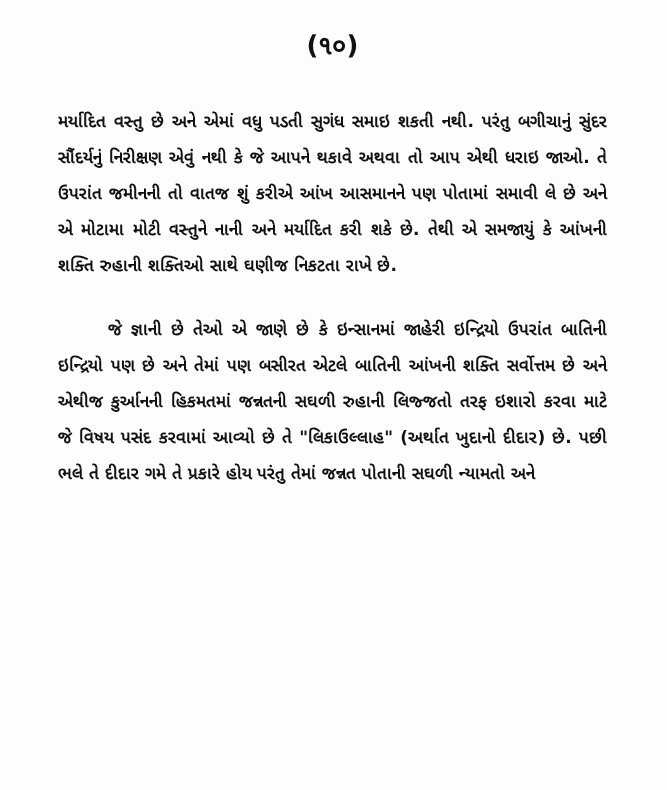(૧૦)
મર્યાદિત વસ્તુ છે અને એમાં વધુ પડતી સુગંધ સમાઇ શકતી નથી. પરંતુ બગીચાનું સુંદર સૌંદર્યનું નિરીક્ષણ એવું નથી કે જે આપને થકાવે અથવા તો આપ એથી ધરાઇ જાઓ. તે ઉપરાંત જમીનની તો વાતજ શું કરીએ આંખ આસમાનને પણ પોતામાં સમાવી લે છે અને એ મોટામા મોટી વસ્તુને નાની અને મર્યાદિત કરી શકે છે. તેથી એ સમજાયું કે આંખની શક્તિ રુહાની શક્તિઓ સાથે ઘણીજ નિકટતા રાખે છે.
જે જ્ઞાની છે તેઓ એ જાણે છે કે ઇન્સાનમાં જાહેરી ઇન્દ્રિયો ઉપરાંત બાતિની ઇન્દ્રિયો પણ છે અને તેમાં પણ બસીરત એટલે બાતિની આંખની શક્તિ સર્વોત્તમ છે અને એથીજ કુર્આનની હિકમતમાં જન્નતની સઘળી રુહાની લિજ્જતો તરફ ઇશારો કરવા માટે જે વિષય પસંદ કરવામાં આવ્યો છે તે "લિકાઉલ્લાહ" (અર્થાત ખુદાનો દીદાર) છે. પછી ભલે તે દીદાર ગમે તે પ્રકારે હોય પરંતુ તેમાં જન્નત પોતાની સઘળી ન્યામતો અને